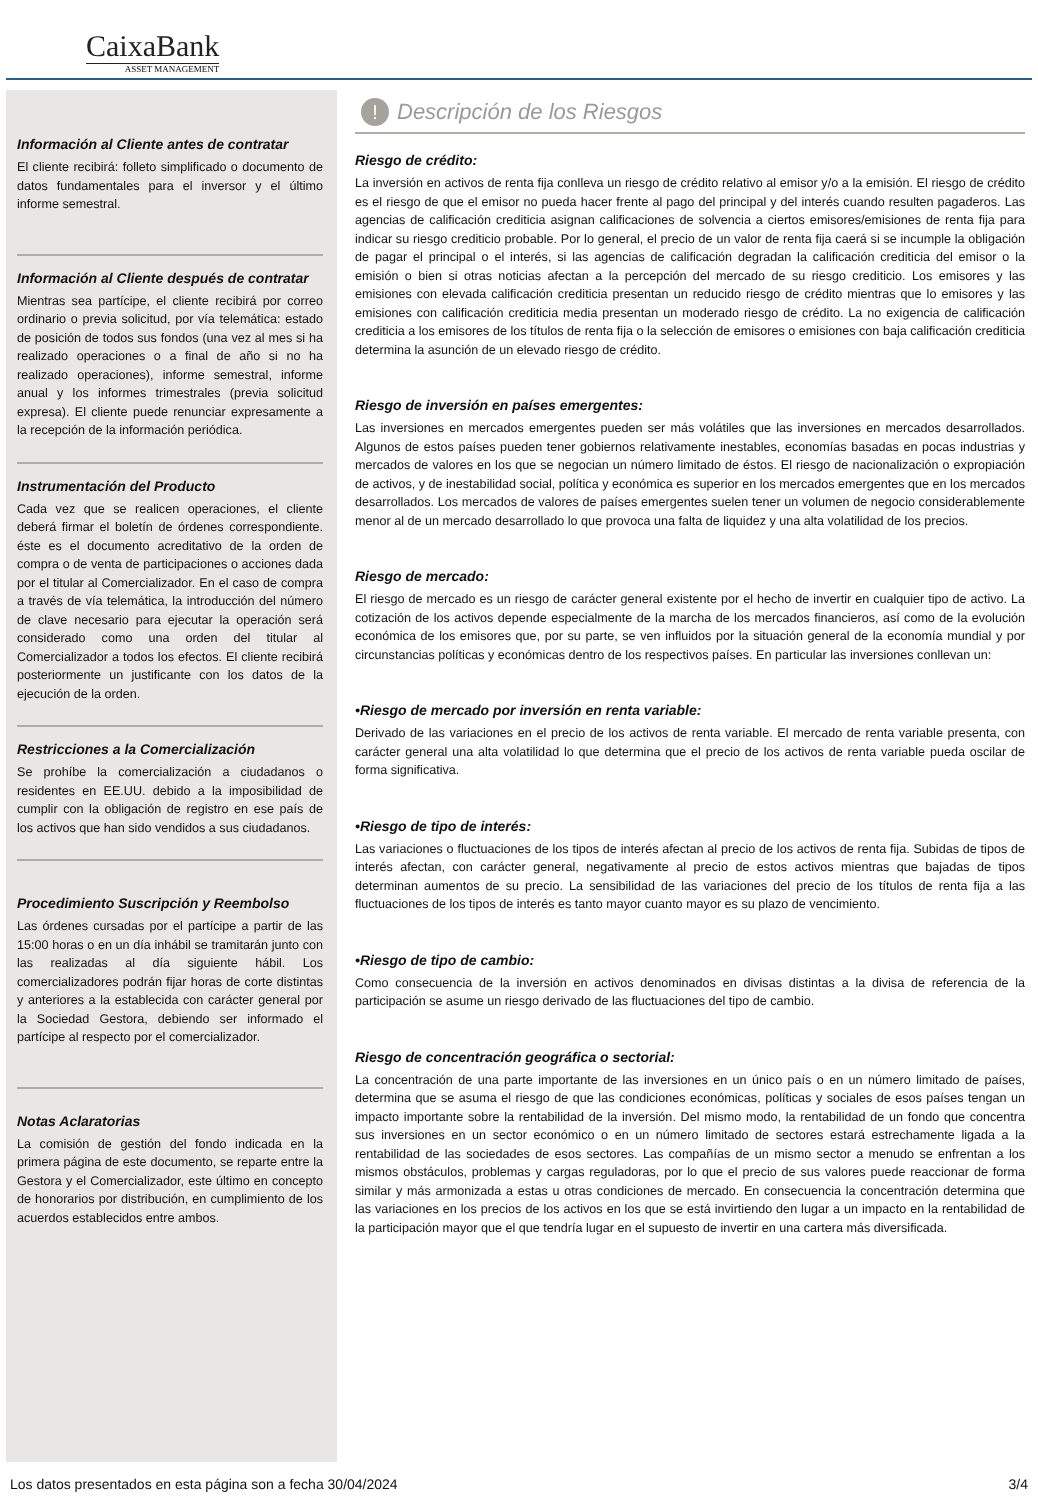CaixaBank
ASSET MANAGEMENT
Información al Cliente antes de contratar
El cliente recibirá: folleto simplificado o documento de datos fundamentales para el inversor y el último informe semestral.
Información al Cliente después de contratar
Mientras sea partícipe, el cliente recibirá por correo ordinario o previa solicitud, por vía telemática: estado de posición de todos sus fondos (una vez al mes si ha realizado operaciones o a final de año si no ha realizado operaciones), informe semestral, informe anual y los informes trimestrales (previa solicitud expresa). El cliente puede renunciar expresamente a la recepción de la información periódica.
Instrumentación del Producto
Cada vez que se realicen operaciones, el cliente deberá firmar el boletín de órdenes correspondiente. éste es el documento acreditativo de la orden de compra o de venta de participaciones o acciones dada por el titular al Comercializador. En el caso de compra a través de vía telemática, la introducción del número de clave necesario para ejecutar la operación será considerado como una orden del titular al Comercializador a todos los efectos. El cliente recibirá posteriormente un justificante con los datos de la ejecución de la orden.
Restricciones a la Comercialización
Se prohíbe la comercialización a ciudadanos o residentes en EE.UU. debido a la imposibilidad de cumplir con la obligación de registro en ese país de los activos que han sido vendidos a sus ciudadanos.
Procedimiento Suscripción y Reembolso
Las órdenes cursadas por el partícipe a partir de las 15:00 horas o en un día inhábil se tramitarán junto con las realizadas al día siguiente hábil. Los comercializadores podrán fijar horas de corte distintas y anteriores a la establecida con carácter general por la Sociedad Gestora, debiendo ser informado el partícipe al respecto por el comercializador.
Notas Aclaratorias
La comisión de gestión del fondo indicada en la primera página de este documento, se reparte entre la Gestora y el Comercializador, este último en concepto de honorarios por distribución, en cumplimiento de los acuerdos establecidos entre ambos.
! Descripción de los Riesgos
Riesgo de crédito:
La inversión en activos de renta fija conlleva un riesgo de crédito relativo al emisor y/o a la emisión. El riesgo de crédito es el riesgo de que el emisor no pueda hacer frente al pago del principal y del interés cuando resulten pagaderos. Las agencias de calificación crediticia asignan calificaciones de solvencia a ciertos emisores/emisiones de renta fija para indicar su riesgo crediticio probable. Por lo general, el precio de un valor de renta fija caerá si se incumple la obligación de pagar el principal o el interés, si las agencias de calificación degradan la calificación crediticia del emisor o la emisión o bien si otras noticias afectan a la percepción del mercado de su riesgo crediticio. Los emisores y las emisiones con elevada calificación crediticia presentan un reducido riesgo de crédito mientras que lo emisores y las emisiones con calificación crediticia media presentan un moderado riesgo de crédito. La no exigencia de calificación crediticia a los emisores de los títulos de renta fija o la selección de emisores o emisiones con baja calificación crediticia determina la asunción de un elevado riesgo de crédito.
Riesgo de inversión en países emergentes:
Las inversiones en mercados emergentes pueden ser más volátiles que las inversiones en mercados desarrollados. Algunos de estos países pueden tener gobiernos relativamente inestables, economías basadas en pocas industrias y mercados de valores en los que se negocian un número limitado de éstos. El riesgo de nacionalización o expropiación de activos, y de inestabilidad social, política y económica es superior en los mercados emergentes que en los mercados desarrollados. Los mercados de valores de países emergentes suelen tener un volumen de negocio considerablemente menor al de un mercado desarrollado lo que provoca una falta de liquidez y una alta volatilidad de los precios.
Riesgo de mercado:
El riesgo de mercado es un riesgo de carácter general existente por el hecho de invertir en cualquier tipo de activo. La cotización de los activos depende especialmente de la marcha de los mercados financieros, así como de la evolución económica de los emisores que, por su parte, se ven influidos por la situación general de la economía mundial y por circunstancias políticas y económicas dentro de los respectivos países. En particular las inversiones conllevan un:
•Riesgo de mercado por inversión en renta variable:
Derivado de las variaciones en el precio de los activos de renta variable. El mercado de renta variable presenta, con carácter general una alta volatilidad lo que determina que el precio de los activos de renta variable pueda oscilar de forma significativa.
•Riesgo de tipo de interés:
Las variaciones o fluctuaciones de los tipos de interés afectan al precio de los activos de renta fija. Subidas de tipos de interés afectan, con carácter general, negativamente al precio de estos activos mientras que bajadas de tipos determinan aumentos de su precio. La sensibilidad de las variaciones del precio de los títulos de renta fija a las fluctuaciones de los tipos de interés es tanto mayor cuanto mayor es su plazo de vencimiento.
•Riesgo de tipo de cambio:
Como consecuencia de la inversión en activos denominados en divisas distintas a la divisa de referencia de la participación se asume un riesgo derivado de las fluctuaciones del tipo de cambio.
Riesgo de concentración geográfica o sectorial:
La concentración de una parte importante de las inversiones en un único país o en un número limitado de países, determina que se asuma el riesgo de que las condiciones económicas, políticas y sociales de esos países tengan un impacto importante sobre la rentabilidad de la inversión. Del mismo modo, la rentabilidad de un fondo que concentra sus inversiones en un sector económico o en un número limitado de sectores estará estrechamente ligada a la rentabilidad de las sociedades de esos sectores. Las compañías de un mismo sector a menudo se enfrentan a los mismos obstáculos, problemas y cargas reguladoras, por lo que el precio de sus valores puede reaccionar de forma similar y más armonizada a estas u otras condiciones de mercado. En consecuencia la concentración determina que las variaciones en los precios de los activos en los que se está invirtiendo den lugar a un impacto en la rentabilidad de la participación mayor que el que tendría lugar en el supuesto de invertir en una cartera más diversificada.
Los datos presentados en esta página son a fecha 30/04/2024 3/4